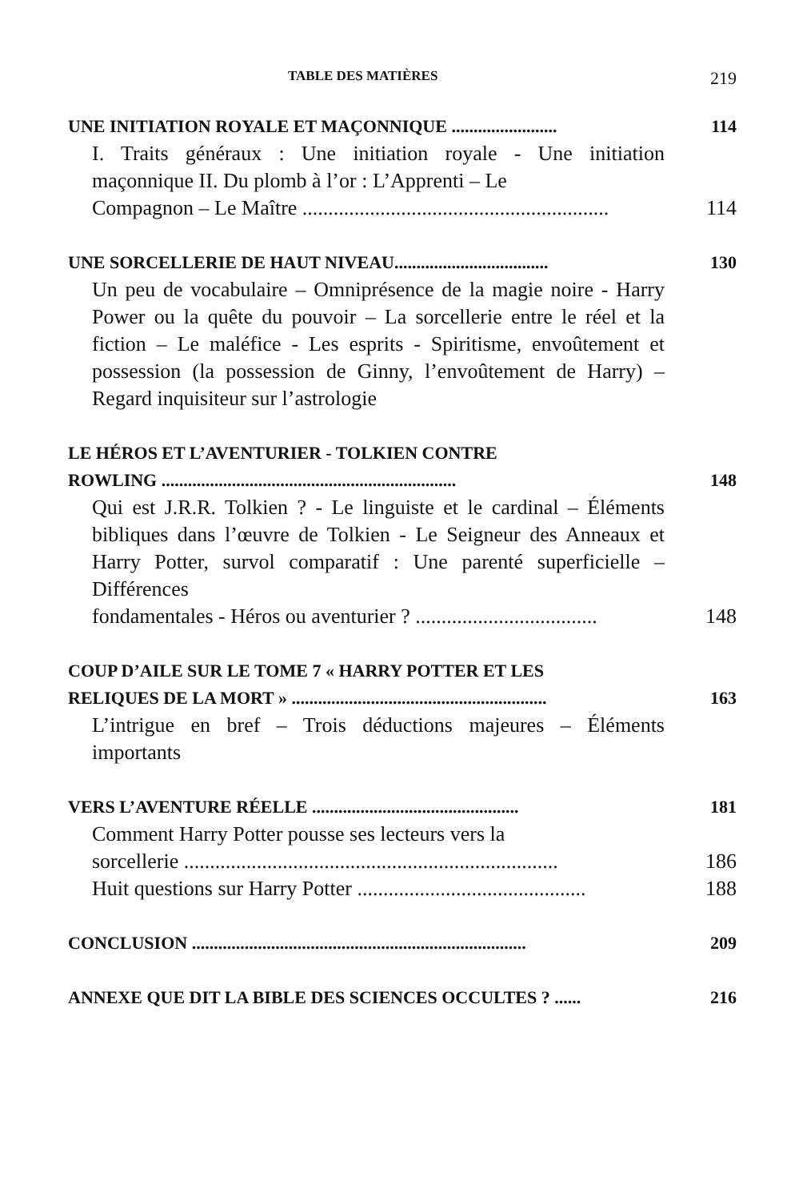TABLE DES MATIÈRES 219
UNE INITIATION ROYALE ET MAÇONNIQUE ........................ 114
I. Traits généraux : Une initiation royale - Une initiation maçonnique II. Du plomb à l’or : L’Apprenti – Le
Compagnon – Le Maître ........................................................... 114
UNE SORCELLERIE DE HAUT NIVEAU................................... 130
Un peu de vocabulaire – Omniprésence de la magie noire - Harry Power ou la quête du pouvoir – La sorcellerie entre le réel et la fiction – Le maléfice - Les esprits - Spiritisme, envoûtement et possession (la possession de Ginny, l’envoûtement de Harry) – Regard inquisiteur sur l’astrologie
LE HÉROS ET L’AVENTURIER - TOLKIEN CONTRE
ROWLING ................................................................... 148
Qui est J.R.R. Tolkien ? - Le linguiste et le cardinal – Éléments bibliques dans l’œuvre de Tolkien - Le Seigneur des Anneaux et Harry Potter, survol comparatif : Une parenté superficielle – Différences
fondamentales - Héros ou aventurier ? ................................... 148
COUP D’AILE SUR LE TOME 7 « HARRY POTTER ET LES
RELIQUES DE LA MORT » .......................................................... 163
L’intrigue en bref – Trois déductions majeures – Éléments importants
VERS L’AVENTURE RÉELLE ............................................... 181
Comment Harry Potter pousse ses lecteurs vers la
sorcellerie ........................................................................ 186
Huit questions sur Harry Potter ............................................ 188
CONCLUSION ............................................................................ 209
ANNEXE QUE DIT LA BIBLE DES SCIENCES OCCULTES ? ...... 216